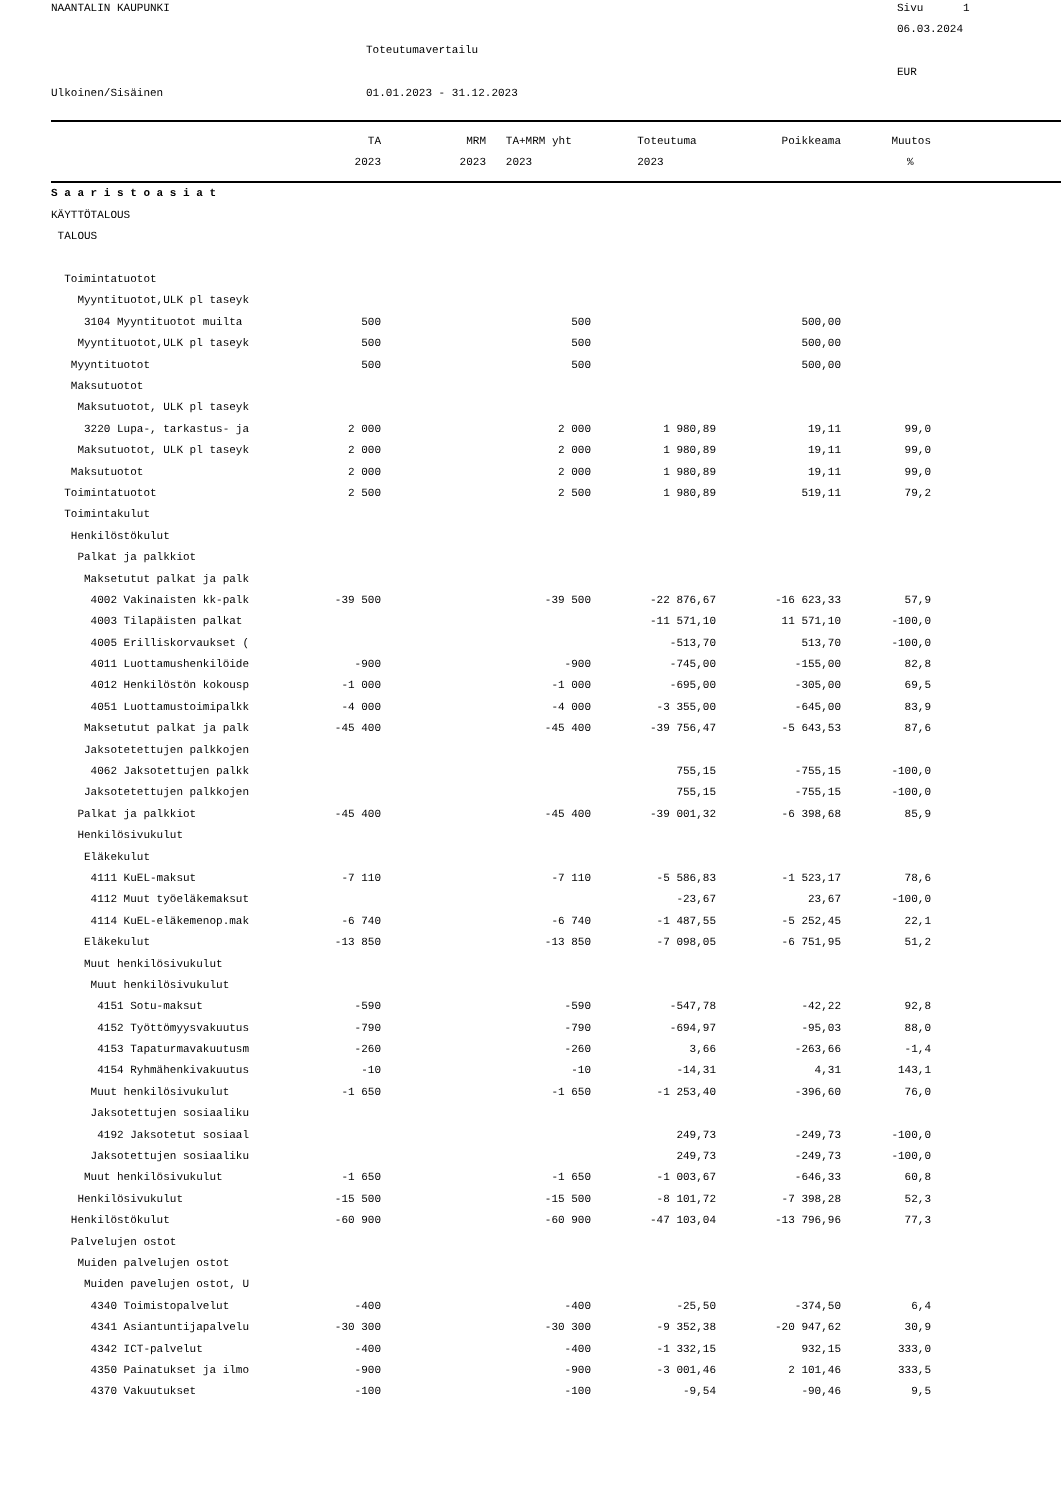NAANTALIN KAUPUNKI
Sivu 1
06.03.2024
Toteutumavertailu
EUR
Ulkoinen/Sisäinen
01.01.2023 - 31.12.2023
| | TA | MRM | TA+MRM yht | Toteutuma | Poikkeama | Muutos | |
| --- | --- | --- | --- | --- | --- | --- | --- |
| | 2023 | 2023 | 2023 | 2023 | | % | |
| S a a r i s t o a s i a t | | | | | | | |
| KÄYTTÖTALOUS | | | | | | | |
| TALOUS | | | | | | | |
| Toimintatuotot | | | | | | | |
| Myyntituotot,ULK pl taseyk | | | | | | | |
| 3104 Myyntituotot muilta | 500 | | 500 | | 500,00 | | |
| Myyntituotot,ULK pl taseyk | 500 | | 500 | | 500,00 | | |
| Myyntituotot | 500 | | 500 | | 500,00 | | |
| Maksutuotot | | | | | | | |
| Maksutuotot, ULK pl taseyk | | | | | | | |
| 3220 Lupa-, tarkastus- ja | 2 000 | | 2 000 | 1 980,89 | 19,11 | 99,0 | |
| Maksutuotot, ULK pl taseyk | 2 000 | | 2 000 | 1 980,89 | 19,11 | 99,0 | |
| Maksutuotot | 2 000 | | 2 000 | 1 980,89 | 19,11 | 99,0 | |
| Toimintatuotot | 2 500 | | 2 500 | 1 980,89 | 519,11 | 79,2 | |
| Toimintakulut | | | | | | | |
| Henkilöstökulut | | | | | | | |
| Palkat ja palkkiot | | | | | | | |
| Maksetutut palkat ja palk | | | | | | | |
| 4002 Vakinaisten kk-palk | -39 500 | | -39 500 | -22 876,67 | -16 623,33 | 57,9 | |
| 4003 Tilapäisten palkat | | | | -11 571,10 | 11 571,10 | -100,0 | |
| 4005 Erilliskorvaukset ( | | | | -513,70 | 513,70 | -100,0 | |
| 4011 Luottamushenkilöide | -900 | | -900 | -745,00 | -155,00 | 82,8 | |
| 4012 Henkilöstön kokousp | -1 000 | | -1 000 | -695,00 | -305,00 | 69,5 | |
| 4051 Luottamustoimipalkk | -4 000 | | -4 000 | -3 355,00 | -645,00 | 83,9 | |
| Maksetutut palkat ja palk | -45 400 | | -45 400 | -39 756,47 | -5 643,53 | 87,6 | |
| Jaksotetettujen palkkojen | | | | | | | |
| 4062 Jaksotettujen palkk | | | | 755,15 | -755,15 | -100,0 | |
| Jaksotetettujen palkkojen | | | | 755,15 | -755,15 | -100,0 | |
| Palkat ja palkkiot | -45 400 | | -45 400 | -39 001,32 | -6 398,68 | 85,9 | |
| Henkilösivukulut | | | | | | | |
| Eläkekulut | | | | | | | |
| 4111 KuEL-maksut | -7 110 | | -7 110 | -5 586,83 | -1 523,17 | 78,6 | |
| 4112 Muut työeläkemaksut | | | | -23,67 | 23,67 | -100,0 | |
| 4114 KuEL-eläkemenop.mak | -6 740 | | -6 740 | -1 487,55 | -5 252,45 | 22,1 | |
| Eläkekulut | -13 850 | | -13 850 | -7 098,05 | -6 751,95 | 51,2 | |
| Muut henkilösivukulut | | | | | | | |
| Muut henkilösivukulut | | | | | | | |
| 4151 Sotu-maksut | -590 | | -590 | -547,78 | -42,22 | 92,8 | |
| 4152 Työttömyysvakuutus | -790 | | -790 | -694,97 | -95,03 | 88,0 | |
| 4153 Tapaturmavakuutusm | -260 | | -260 | 3,66 | -263,66 | -1,4 | |
| 4154 Ryhmähenkivakuutus | -10 | | -10 | -14,31 | 4,31 | 143,1 | |
| Muut henkilösivukulut | -1 650 | | -1 650 | -1 253,40 | -396,60 | 76,0 | |
| Jaksotettujen sosiaaliku | | | | | | | |
| 4192 Jaksotetut sosiaal | | | | 249,73 | -249,73 | -100,0 | |
| Jaksotettujen sosiaaliku | | | | 249,73 | -249,73 | -100,0 | |
| Muut henkilösivukulut | -1 650 | | -1 650 | -1 003,67 | -646,33 | 60,8 | |
| Henkilösivukulut | -15 500 | | -15 500 | -8 101,72 | -7 398,28 | 52,3 | |
| Henkilöstökulut | -60 900 | | -60 900 | -47 103,04 | -13 796,96 | 77,3 | |
| Palvelujen ostot | | | | | | | |
| Muiden palvelujen ostot | | | | | | | |
| Muiden pavelujen ostot, U | | | | | | | |
| 4340 Toimistopalvelut | -400 | | -400 | -25,50 | -374,50 | 6,4 | |
| 4341 Asiantuntijapalvelu | -30 300 | | -30 300 | -9 352,38 | -20 947,62 | 30,9 | |
| 4342 ICT-palvelut | -400 | | -400 | -1 332,15 | 932,15 | 333,0 | |
| 4350 Painatukset ja ilmo | -900 | | -900 | -3 001,46 | 2 101,46 | 333,5 | |
| 4370 Vakuutukset | -100 | | -100 | -9,54 | -90,46 | 9,5 | |